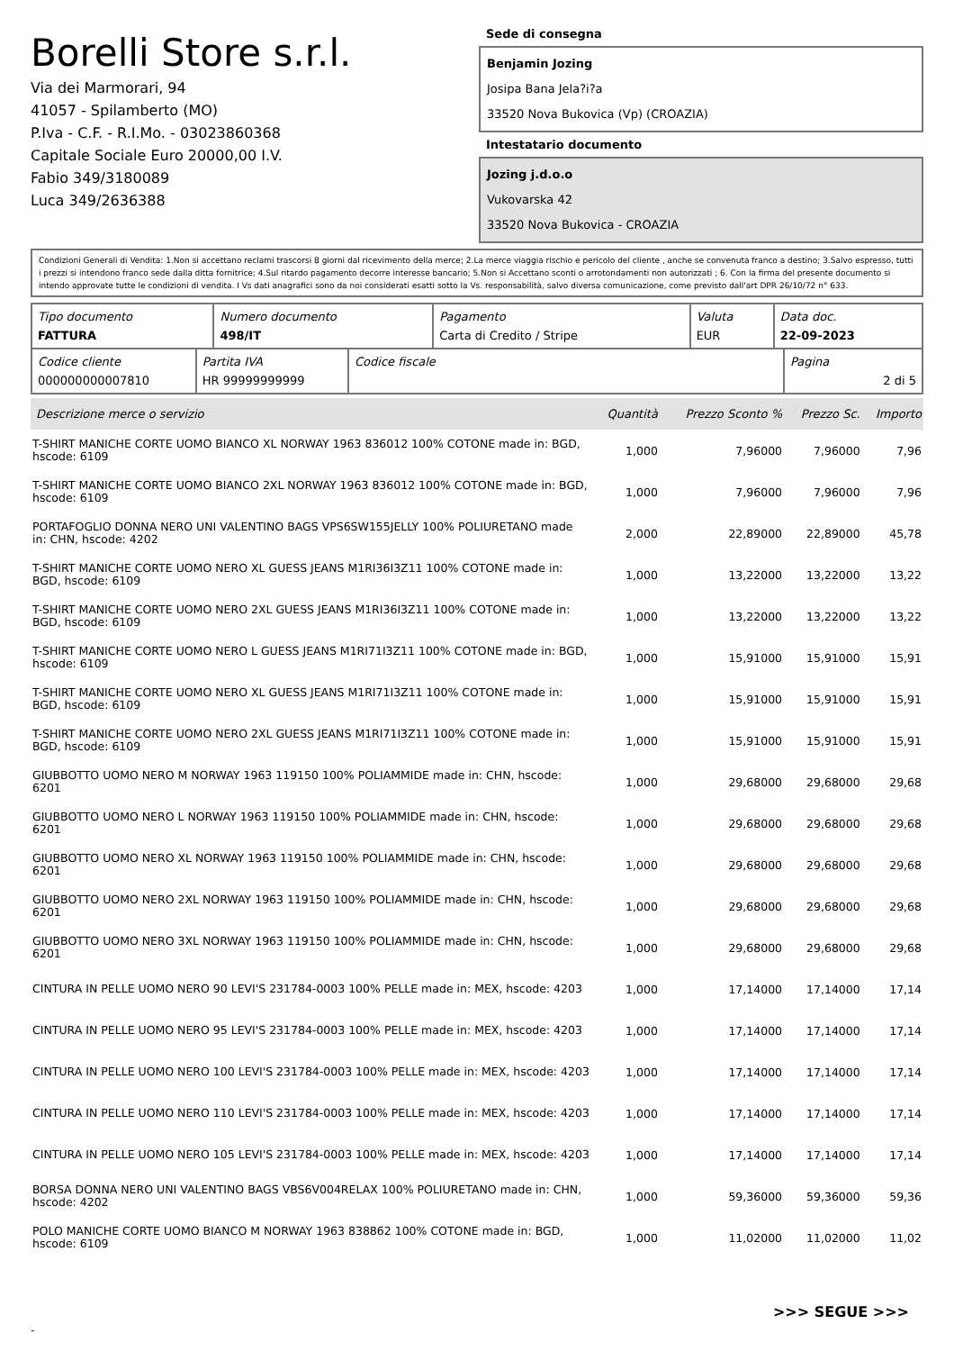Borelli Store s.r.l.
Via dei Marmorari, 94
41057 - Spilamberto (MO)
P.Iva - C.F. - R.I.Mo. - 03023860368
Capitale Sociale Euro 20000,00 I.V.
Fabio 349/3180089
Luca 349/2636388
Sede di consegna
Benjamin Jozing
Josipa Bana Jela?i?a
33520 Nova Bukovica (Vp) (CROAZIA)
Intestatario documento
Jozing j.d.o.o
Vukovarska 42
33520 Nova Bukovica - CROAZIA
Condizioni Generali di Vendita: 1.Non si accettano reclami trascorsi 8 giorni dal ricevimento della merce; 2.La merce viaggia rischio e pericolo del cliente , anche se convenuta franco a destino; 3.Salvo espresso, tutti i prezzi si intendono franco sede dalla ditta fornitrice; 4.Sul ritardo pagamento decorre interesse bancario; 5.Non si Accettano sconti o arrotondamenti non autorizzati ; 6. Con la firma del presente documento si intendo approvate tutte le condizioni di vendita. I Vs dati anagrafici sono da noi considerati esatti sotto la Vs. responsabilità, salvo diversa comunicazione, come previsto dall'art DPR 26/10/72 n° 633.
| Tipo documento FATTURA | Numero documento 498/IT | Pagamento Carta di Credito / Stripe | Valuta EUR | Data doc. 22-09-2023 |
| Codice cliente 000000000007810 | Partita IVA HR 99999999999 | Codice fiscale | Pagina 2 di 5 |
| Descrizione merce o servizio | Quantità | Prezzo Sconto % | Prezzo Sc. | Importo |
| --- | --- | --- | --- | --- |
| T-SHIRT MANICHE CORTE UOMO BIANCO XL NORWAY 1963 836012 100% COTONE made in: BGD, hscode: 6109 | 1,000 | 7,96000 | 7,96000 | 7,96 |
| T-SHIRT MANICHE CORTE UOMO BIANCO 2XL NORWAY 1963 836012 100% COTONE made in: BGD, hscode: 6109 | 1,000 | 7,96000 | 7,96000 | 7,96 |
| PORTAFOGLIO DONNA NERO UNI VALENTINO BAGS VPS6SW155JELLY 100% POLIURETANO made in: CHN, hscode: 4202 | 2,000 | 22,89000 | 22,89000 | 45,78 |
| T-SHIRT MANICHE CORTE UOMO NERO XL GUESS JEANS M1RI36I3Z11 100% COTONE made in: BGD, hscode: 6109 | 1,000 | 13,22000 | 13,22000 | 13,22 |
| T-SHIRT MANICHE CORTE UOMO NERO 2XL GUESS JEANS M1RI36I3Z11 100% COTONE made in: BGD, hscode: 6109 | 1,000 | 13,22000 | 13,22000 | 13,22 |
| T-SHIRT MANICHE CORTE UOMO NERO L GUESS JEANS M1RI71I3Z11 100% COTONE made in: BGD, hscode: 6109 | 1,000 | 15,91000 | 15,91000 | 15,91 |
| T-SHIRT MANICHE CORTE UOMO NERO XL GUESS JEANS M1RI71I3Z11 100% COTONE made in: BGD, hscode: 6109 | 1,000 | 15,91000 | 15,91000 | 15,91 |
| T-SHIRT MANICHE CORTE UOMO NERO 2XL GUESS JEANS M1RI71I3Z11 100% COTONE made in: BGD, hscode: 6109 | 1,000 | 15,91000 | 15,91000 | 15,91 |
| GIUBBOTTO UOMO NERO M NORWAY 1963 119150 100% POLIAMMIDE made in: CHN, hscode: 6201 | 1,000 | 29,68000 | 29,68000 | 29,68 |
| GIUBBOTTO UOMO NERO L NORWAY 1963 119150 100% POLIAMMIDE made in: CHN, hscode: 6201 | 1,000 | 29,68000 | 29,68000 | 29,68 |
| GIUBBOTTO UOMO NERO XL NORWAY 1963 119150 100% POLIAMMIDE made in: CHN, hscode: 6201 | 1,000 | 29,68000 | 29,68000 | 29,68 |
| GIUBBOTTO UOMO NERO 2XL NORWAY 1963 119150 100% POLIAMMIDE made in: CHN, hscode: 6201 | 1,000 | 29,68000 | 29,68000 | 29,68 |
| GIUBBOTTO UOMO NERO 3XL NORWAY 1963 119150 100% POLIAMMIDE made in: CHN, hscode: 6201 | 1,000 | 29,68000 | 29,68000 | 29,68 |
| CINTURA IN PELLE UOMO NERO 90 LEVI'S 231784-0003 100% PELLE made in: MEX, hscode: 4203 | 1,000 | 17,14000 | 17,14000 | 17,14 |
| CINTURA IN PELLE UOMO NERO 95 LEVI'S 231784-0003 100% PELLE made in: MEX, hscode: 4203 | 1,000 | 17,14000 | 17,14000 | 17,14 |
| CINTURA IN PELLE UOMO NERO 100 LEVI'S 231784-0003 100% PELLE made in: MEX, hscode: 4203 | 1,000 | 17,14000 | 17,14000 | 17,14 |
| CINTURA IN PELLE UOMO NERO 110 LEVI'S 231784-0003 100% PELLE made in: MEX, hscode: 4203 | 1,000 | 17,14000 | 17,14000 | 17,14 |
| CINTURA IN PELLE UOMO NERO 105 LEVI'S 231784-0003 100% PELLE made in: MEX, hscode: 4203 | 1,000 | 17,14000 | 17,14000 | 17,14 |
| BORSA DONNA NERO UNI VALENTINO BAGS VBS6V004RELAX 100% POLIURETANO made in: CHN, hscode: 4202 | 1,000 | 59,36000 | 59,36000 | 59,36 |
| POLO MANICHE CORTE UOMO BIANCO M NORWAY 1963 838862 100% COTONE made in: BGD, hscode: 6109 | 1,000 | 11,02000 | 11,02000 | 11,02 |
>>> SEGUE >>>
-